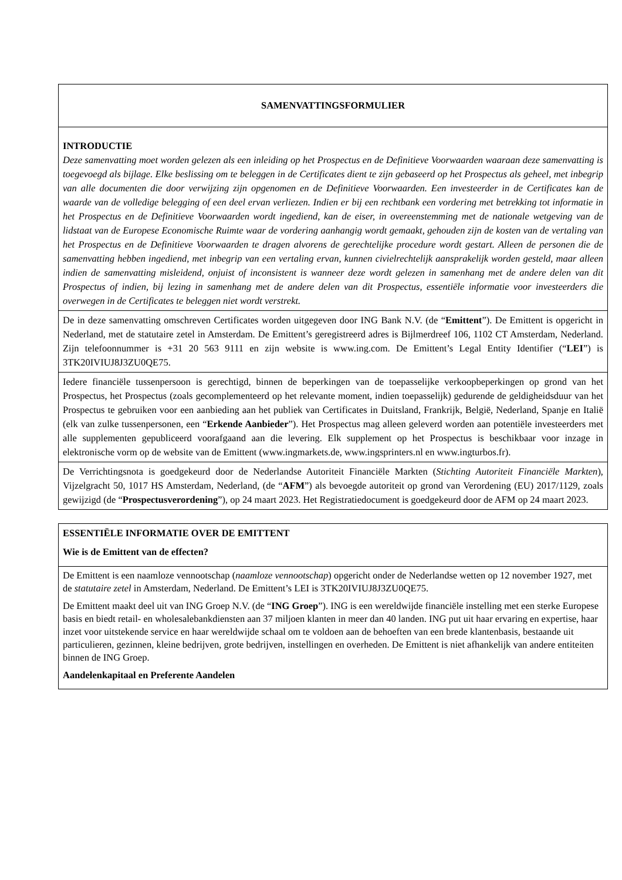| SAMENVATTINGSFORMULIER |
| INTRODUCTIE Deze samenvatting moet worden gelezen als een inleiding op het Prospectus en de Definitieve Voorwaarden waaraan deze samenvatting is toegevoegd als bijlage. Elke beslissing om te beleggen in de Certificates dient te zijn gebaseerd op het Prospectus als geheel, met inbegrip van alle documenten die door verwijzing zijn opgenomen en de Definitieve Voorwaarden. Een investeerder in de Certificates kan de waarde van de volledige belegging of een deel ervan verliezen. Indien er bij een rechtbank een vordering met betrekking tot informatie in het Prospectus en de Definitieve Voorwaarden wordt ingediend, kan de eiser, in overeenstemming met de nationale wetgeving van de lidstaat van de Europese Economische Ruimte waar de vordering aanhangig wordt gemaakt, gehouden zijn de kosten van de vertaling van het Prospectus en de Definitieve Voorwaarden te dragen alvorens de gerechtelijke procedure wordt gestart. Alleen de personen die de samenvatting hebben ingediend, met inbegrip van een vertaling ervan, kunnen civielrechtelijk aansprakelijk worden gesteld, maar alleen indien de samenvatting misleidend, onjuist of inconsistent is wanneer deze wordt gelezen in samenhang met de andere delen van dit Prospectus of indien, bij lezing in samenhang met de andere delen van dit Prospectus, essentiële informatie voor investeerders die overwegen in de Certificates te beleggen niet wordt verstrekt. |
| De in deze samenvatting omschreven Certificates worden uitgegeven door ING Bank N.V. (de “ Emittent ”). De Emittent is opgericht in Nederland, met de statutaire zetel in Amsterdam. De Emittent’s geregistreerd adres is Bijlmerdreef 106, 1102 CT Amsterdam, Nederland. Zijn telefoonnummer is +31 20 563 9111 en zijn website is www.ing.com. De Emittent’s Legal Entity Identifier (“ LEI ”) is 3TK20IVIUJ8J3ZU0QE75. |
| Iedere financiële tussenpersoon is gerechtigd, binnen de beperkingen van de toepasselijke verkoopbeperkingen op grond van het Prospectus, het Prospectus (zoals gecomplementeerd op het relevante moment, indien toepasselijk) gedurende de geldigheidsduur van het Prospectus te gebruiken voor een aanbieding aan het publiek van Certificates in Duitsland, Frankrijk, België, Nederland, Spanje en Italië (elk van zulke tussenpersonen, een “ Erkende Aanbieder ”). Het Prospectus mag alleen geleverd worden aan potentiële investeerders met alle supplementen gepubliceerd voorafgaand aan die levering. Elk supplement op het Prospectus is beschikbaar voor inzage in elektronische vorm op de website van de Emittent (www.ingmarkets.de, www.ingsprinters.nl en www.ingturbos.fr). |
| De Verrichtingsnota is goedgekeurd door de Nederlandse Autoriteit Financiële Markten ( Stichting Autoriteit Financiële Markten ), Vijzelgracht 50, 1017 HS Amsterdam, Nederland, (de “ AFM ”) als bevoegde autoriteit op grond van Verordening (EU) 2017/1129, zoals gewijzigd (de “ Prospectusverordening ”), op 24 maart 2023. Het Registratiedocument is goedgekeurd door de AFM op 24 maart 2023. |
| ESSENTIËLE INFORMATIE OVER DE EMITTENT Wie is de Emittent van de effecten? |
| De Emittent is een naamloze vennootschap ( naamloze vennootschap ) opgericht onder de Nederlandse wetten op 12 november 1927, met de statutaire zetel in Amsterdam, Nederland. De Emittent’s LEI is 3TK20IVIUJ8J3ZU0QE75. De Emittent maakt deel uit van ING Groep N.V. (de “ ING Groep ”). ING is een wereldwijde financiële instelling met een sterke Europese basis en biedt retail- en wholesalebankdiensten aan 37 miljoen klanten in meer dan 40 landen. ING put uit haar ervaring en expertise, haar inzet voor uitstekende service en haar wereldwijde schaal om te voldoen aan de behoeften van een brede klantenbasis, bestaande uit particulieren, gezinnen, kleine bedrijven, grote bedrijven, instellingen en overheden. De Emittent is niet afhankelijk van andere entiteiten binnen de ING Groep. Aandelenkapitaal en Preferente Aandelen |